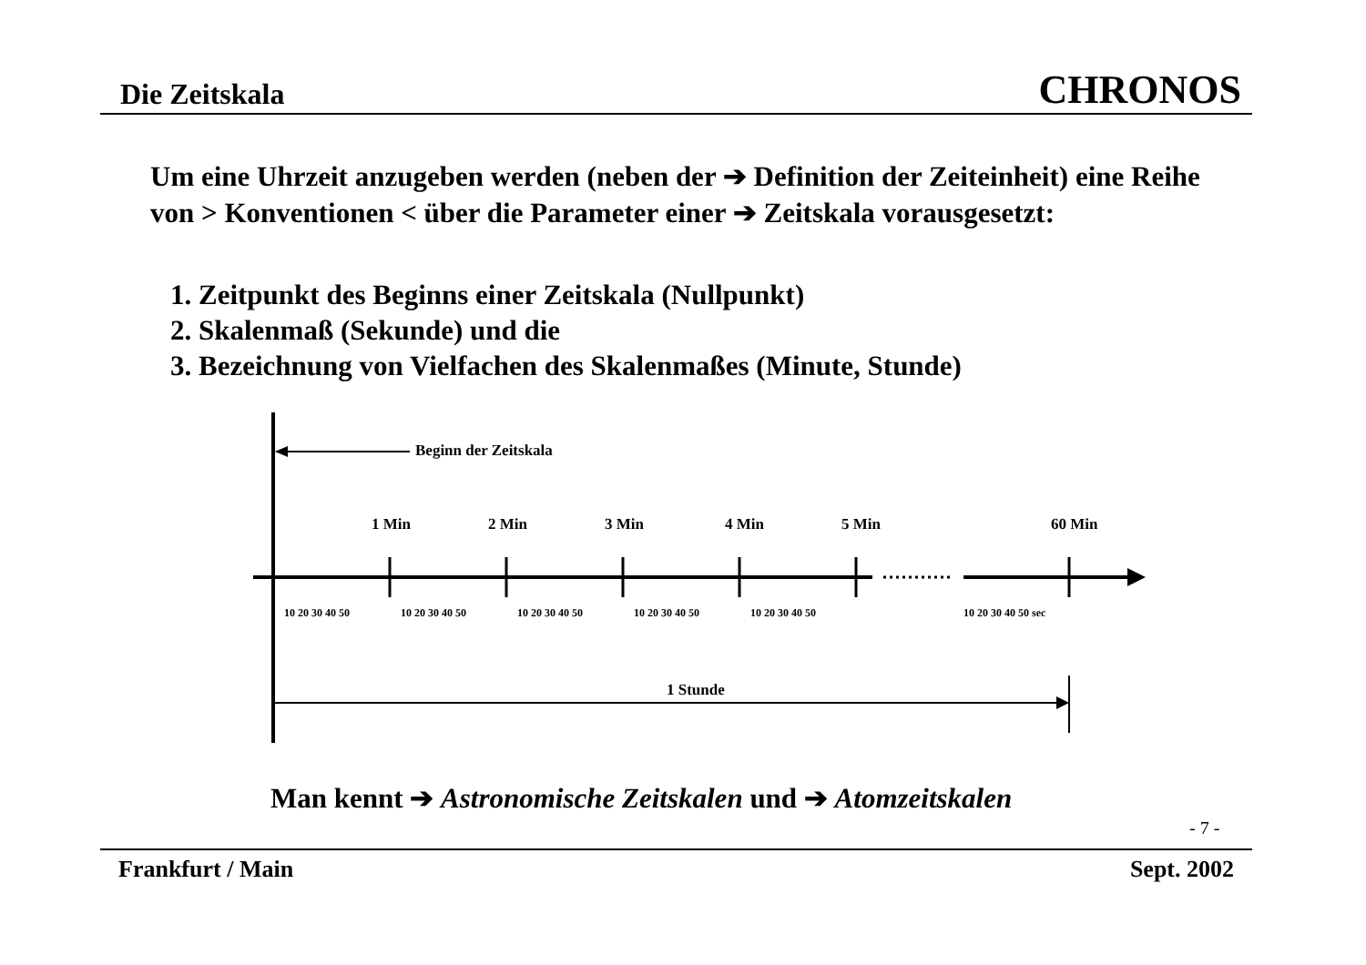Die Zeitskala CHRONOS
Um eine Uhrzeit anzugeben werden (neben der ➔ Definition der Zeiteinheit) eine Reihe von > Konventionen < über die Parameter einer ➔ Zeitskala vorausgesetzt:
1. Zeitpunkt des Beginns einer Zeitskala (Nullpunkt)
2. Skalenmaß (Sekunde) und die
3. Bezeichnung von Vielfachen des Skalenmaßes (Minute, Stunde)
Beginn der Zeitskala
1 Min 2 Min 3 Min 4 Min 5 Min 60 Min
10 20 30 40 50 10 20 30 40 50 10 20 30 40 50 10 20 30 40 50 10 20 30 40 50 10 20 30 40 50 sec
1 Stunde
Man kennt ➔ Astronomische Zeitskalen und ➔ Atomzeitskalen
- 7 -
Frankfurt / Main Sept. 2002